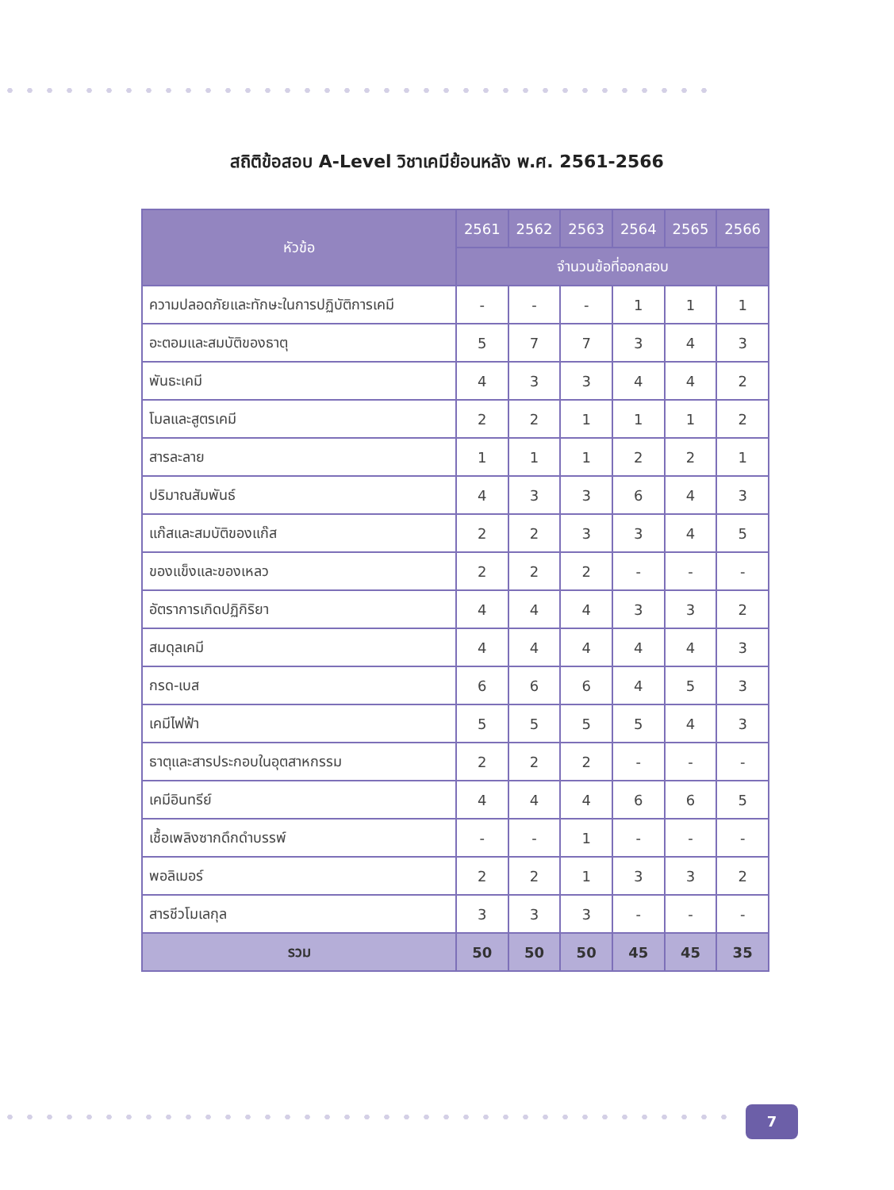สถิติข้อสอบ A-Level วิชาเคมีย้อนหลัง พ.ศ. 2561-2566
| หัวข้อ | 2561 | 2562 | 2563 | 2564 | 2565 | 2566 |
| --- | --- | --- | --- | --- | --- | --- |
| | จำนวนข้อที่ออกสอบ | | | | | |
| ความปลอดภัยและทักษะในการปฏิบัติการเคมี | - | - | - | 1 | 1 | 1 |
| อะตอมและสมบัติของธาตุ | 5 | 7 | 7 | 3 | 4 | 3 |
| พันธะเคมี | 4 | 3 | 3 | 4 | 4 | 2 |
| โมลและสูตรเคมี | 2 | 2 | 1 | 1 | 1 | 2 |
| สารละลาย | 1 | 1 | 1 | 2 | 2 | 1 |
| ปริมาณสัมพันธ์ | 4 | 3 | 3 | 6 | 4 | 3 |
| แก๊สและสมบัติของแก๊ส | 2 | 2 | 3 | 3 | 4 | 5 |
| ของแข็งและของเหลว | 2 | 2 | 2 | - | - | - |
| อัตราการเกิดปฏิกิริยา | 4 | 4 | 4 | 3 | 3 | 2 |
| สมดุลเคมี | 4 | 4 | 4 | 4 | 4 | 3 |
| กรด-เบส | 6 | 6 | 6 | 4 | 5 | 3 |
| เคมีไฟฟ้า | 5 | 5 | 5 | 5 | 4 | 3 |
| ธาตุและสารประกอบในอุตสาหกรรม | 2 | 2 | 2 | - | - | - |
| เคมีอินทรีย์ | 4 | 4 | 4 | 6 | 6 | 5 |
| เชื้อเพลิงซากดึกดำบรรพ์ | - | - | 1 | - | - | - |
| พอลิเมอร์ | 2 | 2 | 1 | 3 | 3 | 2 |
| สารชีวโมเลกุล | 3 | 3 | 3 | - | - | - |
| รวม | 50 | 50 | 50 | 45 | 45 | 35 |
7